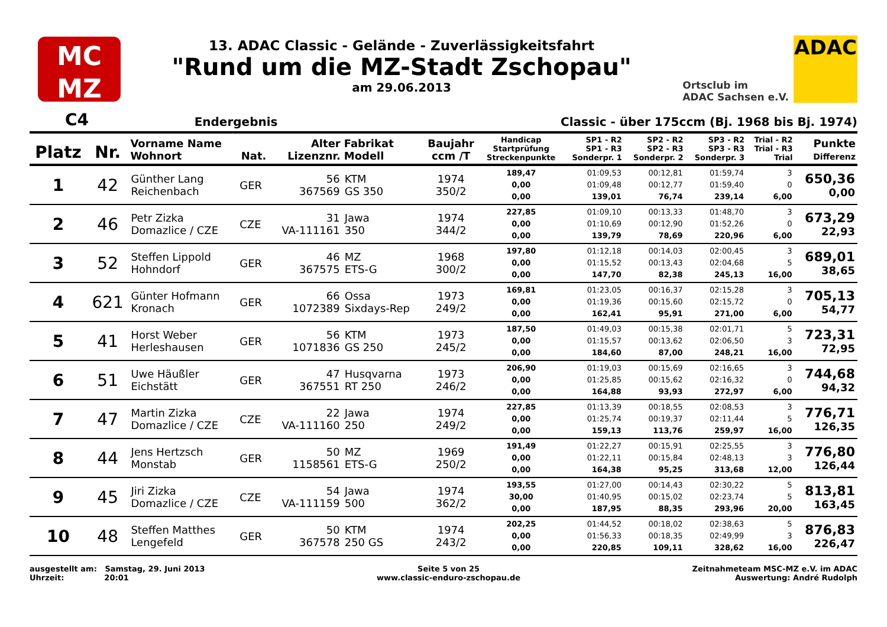MC
MZ
13. ADAC Classic - Gelände - Zuverlässigkeitsfahrt
"Rund um die MZ-Stadt Zschopau"
am 29.06.2013
Ortsclub im
ADAC Sachsen e.V.
ADAC
C4 Endergebnis Classic - über 175ccm (Bj. 1968 bis Bj. 1974)
| Platz | Nr. | Vorname Name Wohnort | Nat. | Alter Lizenznr. | Fabrikat Modell | Baujahr ccm /T | Handicap Startprüfung Streckenpunkte | SP1 - R2 SP1 - R3 Sonderpr. 1 | SP2 - R2 SP2 - R3 Sonderpr. 2 | SP3 - R2 SP3 - R3 Sonderpr. 3 | Trial - R2 Trial - R3 Trial | Punkte Differenz |
| --- | --- | --- | --- | --- | --- | --- | --- | --- | --- | --- | --- | --- |
| 1 | 42 | Günther Lang Reichenbach | GER | 56 367569 | KTM GS 350 | 1974 350/2 | 189,47 0,00 0,00 | 01:09,53 01:09,48 139,01 | 00:12,81 00:12,77 76,74 | 01:59,74 01:59,40 239,14 | 3 0 6,00 | 650,36 0,00 |
| 2 | 46 | Petr Zizka Domazlice / CZE | CZE | 31 VA-111161 | Jawa 350 | 1974 344/2 | 227,85 0,00 0,00 | 01:09,10 01:10,69 139,79 | 00:13,33 00:12,90 78,69 | 01:48,70 01:52,26 220,96 | 3 0 6,00 | 673,29 22,93 |
| 3 | 52 | Steffen Lippold Hohndorf | GER | 46 367575 | MZ ETS-G | 1968 300/2 | 197,80 0,00 0,00 | 01:12,18 01:15,52 147,70 | 00:14,03 00:13,43 82,38 | 02:00,45 02:04,68 245,13 | 3 5 16,00 | 689,01 38,65 |
| 4 | 621 | Günter Hofmann Kronach | GER | 66 1072389 | Ossa Sixdays-Rep | 1973 249/2 | 169,81 0,00 0,00 | 01:23,05 01:19,36 162,41 | 00:16,37 00:15,60 95,91 | 02:15,28 02:15,72 271,00 | 3 0 6,00 | 705,13 54,77 |
| 5 | 41 | Horst Weber Herleshausen | GER | 56 1071836 | KTM GS 250 | 1973 245/2 | 187,50 0,00 0,00 | 01:49,03 01:15,57 184,60 | 00:15,38 00:13,62 87,00 | 02:01,71 02:06,50 248,21 | 5 3 16,00 | 723,31 72,95 |
| 6 | 51 | Uwe Häußler Eichstätt | GER | 47 367551 | Husqvarna RT 250 | 1973 246/2 | 206,90 0,00 0,00 | 01:19,03 01:25,85 164,88 | 00:15,69 00:15,62 93,93 | 02:16,65 02:16,32 272,97 | 3 0 6,00 | 744,68 94,32 |
| 7 | 47 | Martin Zizka Domazlice / CZE | CZE | 22 VA-111160 | Jawa 250 | 1974 249/2 | 227,85 0,00 0,00 | 01:13,39 01:25,74 159,13 | 00:18,55 00:19,37 113,76 | 02:08,53 02:11,44 259,97 | 3 5 16,00 | 776,71 126,35 |
| 8 | 44 | Jens Hertzsch Monstab | GER | 50 1158561 | MZ ETS-G | 1969 250/2 | 191,49 0,00 0,00 | 01:22,27 01:22,11 164,38 | 00:15,91 00:15,84 95,25 | 02:25,55 02:48,13 313,68 | 3 3 12,00 | 776,80 126,44 |
| 9 | 45 | Jiri Zizka Domazlice / CZE | CZE | 54 VA-111159 | Jawa 500 | 1974 362/2 | 193,55 30,00 0,00 | 01:27,00 01:40,95 187,95 | 00:14,43 00:15,02 88,35 | 02:30,22 02:23,74 293,96 | 5 5 20,00 | 813,81 163,45 |
| 10 | 48 | Steffen Matthes Lengefeld | GER | 50 367578 | KTM 250 GS | 1974 243/2 | 202,25 0,00 0,00 | 01:44,52 01:56,33 220,85 | 00:18,02 00:18,35 109,11 | 02:38,63 02:49,99 328,62 | 5 3 16,00 | 876,83 226,47 |
ausgestellt am: Samstag, 29. Juni 2013
Uhrzeit: 20:01
Seite 5 von 25
www.classic-enduro-zschopau.de
Zeitnahmeteam MSC-MZ e.V. im ADAC
Auswertung: André Rudolph